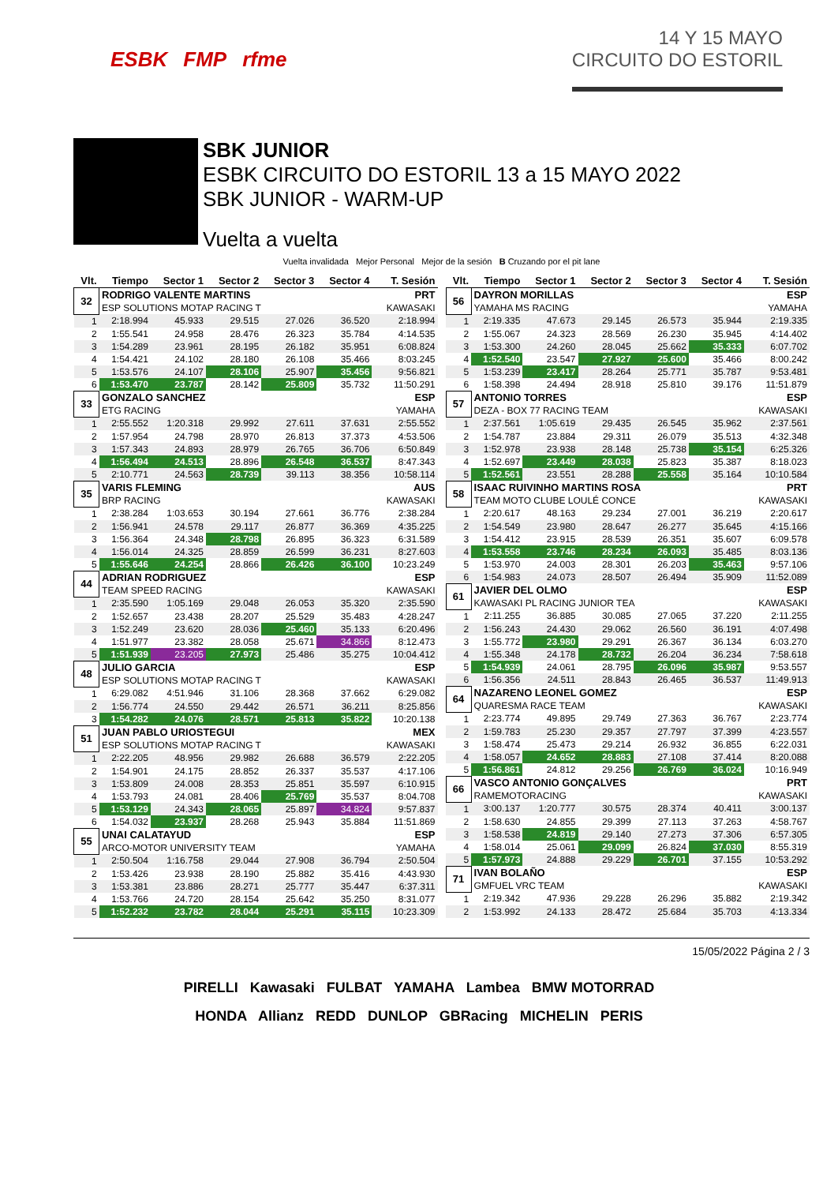ESBK FMP rfme
14 Y 15 MAYO
CIRCUITO DO ESTORIL
SBK JUNIOR
ESBK CIRCUITO DO ESTORIL 13 a 15 MAYO 2022
SBK JUNIOR - WARM-UP
Vuelta a vuelta
Vuelta invalidada Mejor Personal Mejor de la sesión B Cruzando por el pit lane
| Vlt. | Tiempo | Sector 1 | Sector 2 | Sector 3 | Sector 4 | T. Sesión |
| --- | --- | --- | --- | --- | --- | --- |
| 32 | RODRIGO VALENTE MARTINS | | | | | PRT |
| | ESP SOLUTIONS MOTAP RACING T | | | | | KAWASAKI |
| 1 | 2:18.994 | 45.933 | 29.515 | 27.026 | 36.520 | 2:18.994 |
| 2 | 1:55.541 | 24.958 | 28.476 | 26.323 | 35.784 | 4:14.535 |
| 3 | 1:54.289 | 23.961 | 28.195 | 26.182 | 35.951 | 6:08.824 |
| 4 | 1:54.421 | 24.102 | 28.180 | 26.108 | 35.466 | 8:03.245 |
| 5 | 1:53.576 | 24.107 | 28.106 | 25.907 | 35.456 | 9:56.821 |
| 6 | 1:53.470 | 23.787 | 28.142 | 25.809 | 35.732 | 11:50.291 |
| 33 | GONZALO SANCHEZ | | | | | ESP |
| | ETG RACING | | | | | YAMAHA |
| 1 | 2:55.552 | 1:20.318 | 29.992 | 27.611 | 37.631 | 2:55.552 |
| 2 | 1:57.954 | 24.798 | 28.970 | 26.813 | 37.373 | 4:53.506 |
| 3 | 1:57.343 | 24.893 | 28.979 | 26.765 | 36.706 | 6:50.849 |
| 4 | 1:56.494 | 24.513 | 28.896 | 26.548 | 36.537 | 8:47.343 |
| 5 | 2:10.771 | 24.563 | 28.739 | 39.113 | 38.356 | 10:58.114 |
| 35 | VARIS FLEMING | | | | | AUS |
| | BRP RACING | | | | | KAWASAKI |
| 1 | 2:38.284 | 1:03.653 | 30.194 | 27.661 | 36.776 | 2:38.284 |
| 2 | 1:56.941 | 24.578 | 29.117 | 26.877 | 36.369 | 4:35.225 |
| 3 | 1:56.364 | 24.348 | 28.798 | 26.895 | 36.323 | 6:31.589 |
| 4 | 1:56.014 | 24.325 | 28.859 | 26.599 | 36.231 | 8:27.603 |
| 5 | 1:55.646 | 24.254 | 28.866 | 26.426 | 36.100 | 10:23.249 |
| 44 | ADRIAN RODRIGUEZ | | | | | ESP |
| | TEAM SPEED RACING | | | | | KAWASAKI |
| 1 | 2:35.590 | 1:05.169 | 29.048 | 26.053 | 35.320 | 2:35.590 |
| 2 | 1:52.657 | 23.438 | 28.207 | 25.529 | 35.483 | 4:28.247 |
| 3 | 1:52.249 | 23.620 | 28.036 | 25.460 | 35.133 | 6:20.496 |
| 4 | 1:51.977 | 23.382 | 28.058 | 25.671 | 34.866 | 8:12.473 |
| 5 | 1:51.939 | 23.205 | 27.973 | 25.486 | 35.275 | 10:04.412 |
| 48 | JULIO GARCIA | | | | | ESP |
| | ESP SOLUTIONS MOTAP RACING T | | | | | KAWASAKI |
| 1 | 6:29.082 | 4:51.946 | 31.106 | 28.368 | 37.662 | 6:29.082 |
| 2 | 1:56.774 | 24.550 | 29.442 | 26.571 | 36.211 | 8:25.856 |
| 3 | 1:54.282 | 24.076 | 28.571 | 25.813 | 35.822 | 10:20.138 |
| 51 | JUAN PABLO URIOSTEGUI | | | | | MEX |
| | ESP SOLUTIONS MOTAP RACING T | | | | | KAWASAKI |
| 1 | 2:22.205 | 48.956 | 29.982 | 26.688 | 36.579 | 2:22.205 |
| 2 | 1:54.901 | 24.175 | 28.852 | 26.337 | 35.537 | 4:17.106 |
| 3 | 1:53.809 | 24.008 | 28.353 | 25.851 | 35.597 | 6:10.915 |
| 4 | 1:53.793 | 24.081 | 28.406 | 25.769 | 35.537 | 8:04.708 |
| 5 | 1:53.129 | 24.343 | 28.065 | 25.897 | 34.824 | 9:57.837 |
| 6 | 1:54.032 | 23.937 | 28.268 | 25.943 | 35.884 | 11:51.869 |
| 55 | UNAI CALATAYUD | | | | | ESP |
| | ARCO-MOTOR UNIVERSITY TEAM | | | | | YAMAHA |
| 1 | 2:50.504 | 1:16.758 | 29.044 | 27.908 | 36.794 | 2:50.504 |
| 2 | 1:53.426 | 23.938 | 28.190 | 25.882 | 35.416 | 4:43.930 |
| 3 | 1:53.381 | 23.886 | 28.271 | 25.777 | 35.447 | 6:37.311 |
| 4 | 1:53.766 | 24.720 | 28.154 | 25.642 | 35.250 | 8:31.077 |
| 5 | 1:52.232 | 23.782 | 28.044 | 25.291 | 35.115 | 10:23.309 |
| Vlt. | Tiempo | Sector 1 | Sector 2 | Sector 3 | Sector 4 | T. Sesión |
| --- | --- | --- | --- | --- | --- | --- |
| 56 | DAYRON MORILLAS | | | | | ESP |
| | YAMAHA MS RACING | | | | | YAMAHA |
| 1 | 2:19.335 | 47.673 | 29.145 | 26.573 | 35.944 | 2:19.335 |
| 2 | 1:55.067 | 24.323 | 28.569 | 26.230 | 35.945 | 4:14.402 |
| 3 | 1:53.300 | 24.260 | 28.045 | 25.662 | 35.333 | 6:07.702 |
| 4 | 1:52.540 | 23.547 | 27.927 | 25.600 | 35.466 | 8:00.242 |
| 5 | 1:53.239 | 23.417 | 28.264 | 25.771 | 35.787 | 9:53.481 |
| 6 | 1:58.398 | 24.494 | 28.918 | 25.810 | 39.176 | 11:51.879 |
| 57 | ANTONIO TORRES | | | | | ESP |
| | DEZA - BOX 77 RACING TEAM | | | | | KAWASAKI |
| 1 | 2:37.561 | 1:05.619 | 29.435 | 26.545 | 35.962 | 2:37.561 |
| 2 | 1:54.787 | 23.884 | 29.311 | 26.079 | 35.513 | 4:32.348 |
| 3 | 1:52.978 | 23.938 | 28.148 | 25.738 | 35.154 | 6:25.326 |
| 4 | 1:52.697 | 23.449 | 28.038 | 25.823 | 35.387 | 8:18.023 |
| 5 | 1:52.561 | 23.551 | 28.288 | 25.558 | 35.164 | 10:10.584 |
| 58 | ISAAC RUIVINHO MARTINS ROSA | | | | | PRT |
| | TEAM MOTO CLUBE LOULÉ CONCE | | | | | KAWASAKI |
| 1 | 2:20.617 | 48.163 | 29.234 | 27.001 | 36.219 | 2:20.617 |
| 2 | 1:54.549 | 23.980 | 28.647 | 26.277 | 35.645 | 4:15.166 |
| 3 | 1:54.412 | 23.915 | 28.539 | 26.351 | 35.607 | 6:09.578 |
| 4 | 1:53.558 | 23.746 | 28.234 | 26.093 | 35.485 | 8:03.136 |
| 5 | 1:53.970 | 24.003 | 28.301 | 26.203 | 35.463 | 9:57.106 |
| 6 | 1:54.983 | 24.073 | 28.507 | 26.494 | 35.909 | 11:52.089 |
| 61 | JAVIER DEL OLMO | | | | | ESP |
| | KAWASAKI PL RACING JUNIOR TEA | | | | | KAWASAKI |
| 1 | 2:11.255 | 36.885 | 30.085 | 27.065 | 37.220 | 2:11.255 |
| 2 | 1:56.243 | 24.430 | 29.062 | 26.560 | 36.191 | 4:07.498 |
| 3 | 1:55.772 | 23.980 | 29.291 | 26.367 | 36.134 | 6:03.270 |
| 4 | 1:55.348 | 24.178 | 28.732 | 26.204 | 36.234 | 7:58.618 |
| 5 | 1:54.939 | 24.061 | 28.795 | 26.096 | 35.987 | 9:53.557 |
| 6 | 1:56.356 | 24.511 | 28.843 | 26.465 | 36.537 | 11:49.913 |
| 64 | NAZARENO LEONEL GOMEZ | | | | | ESP |
| | QUARESMA RACE TEAM | | | | | KAWASAKI |
| 1 | 2:23.774 | 49.895 | 29.749 | 27.363 | 36.767 | 2:23.774 |
| 2 | 1:59.783 | 25.230 | 29.357 | 27.797 | 37.399 | 4:23.557 |
| 3 | 1:58.474 | 25.473 | 29.214 | 26.932 | 36.855 | 6:22.031 |
| 4 | 1:58.057 | 24.652 | 28.883 | 27.108 | 37.414 | 8:20.088 |
| 5 | 1:56.861 | 24.812 | 29.256 | 26.769 | 36.024 | 10:16.949 |
| 66 | VASCO ANTONIO GONÇALVES | | | | | PRT |
| | RAMEMOTORACING | | | | | KAWASAKI |
| 1 | 3:00.137 | 1:20.777 | 30.575 | 28.374 | 40.411 | 3:00.137 |
| 2 | 1:58.630 | 24.855 | 29.399 | 27.113 | 37.263 | 4:58.767 |
| 3 | 1:58.538 | 24.819 | 29.140 | 27.273 | 37.306 | 6:57.305 |
| 4 | 1:58.014 | 25.061 | 29.099 | 26.824 | 37.030 | 8:55.319 |
| 5 | 1:57.973 | 24.888 | 29.229 | 26.701 | 37.155 | 10:53.292 |
| 71 | IVAN BOLAÑO | | | | | ESP |
| | GMFUEL VRC TEAM | | | | | KAWASAKI |
| 1 | 2:19.342 | 47.936 | 29.228 | 26.296 | 35.882 | 2:19.342 |
| 2 | 1:53.992 | 24.133 | 28.472 | 25.684 | 35.703 | 4:13.334 |
15/05/2022 Página 2 / 3
PIRELLI Kawasaki FULBAT YAMAHA Lambea BMW MOTORRAD
HONDA Allianz REDD DUNLOP GBRacing MICHELIN PERIS